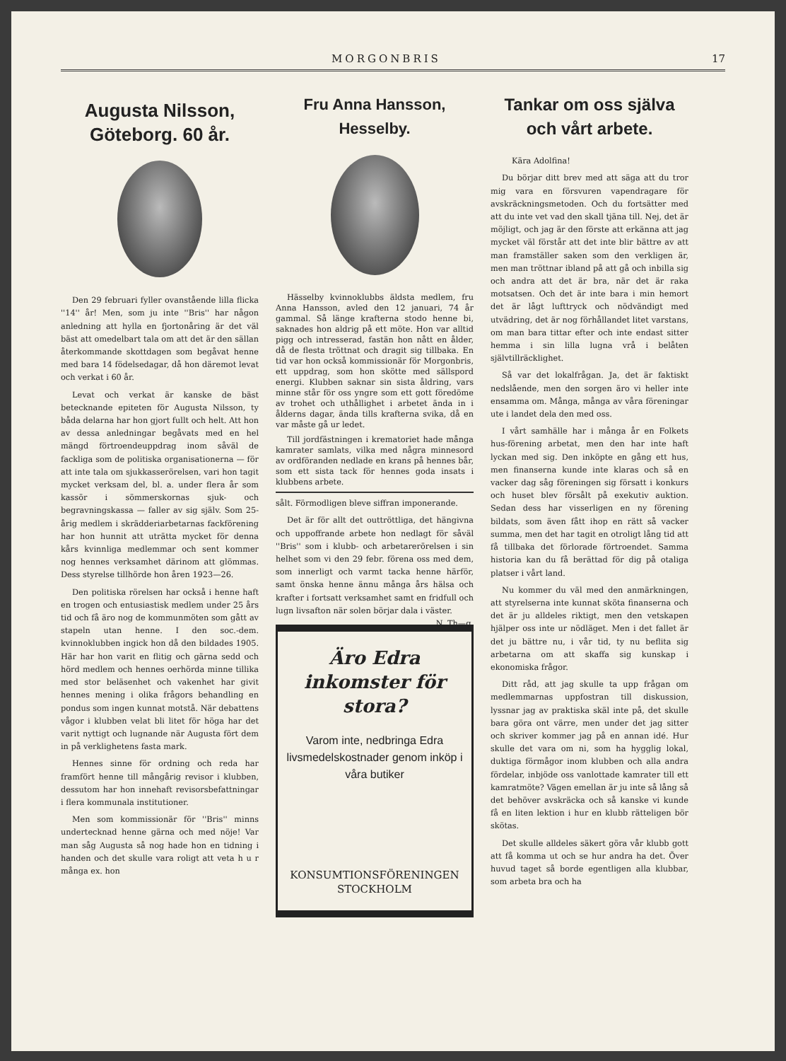MORGONBRIS 17
Augusta Nilsson, Göteborg. 60 år.
Den 29 februari fyller ovanstående lilla flicka ''14'' år! Men, som ju inte ''Bris'' har någon anledning att hylla en fjortonåring är det väl bäst att omedelbart tala om att det är den sällan återkommande skottdagen som begåvat henne med bara 14 födelsedagar, då hon däremot levat och verkat i 60 år.
Levat och verkat är kanske de bäst betecknande epiteten för Augusta Nilsson, ty båda delarna har hon gjort fullt och helt. Att hon av dessa anledningar begåvats med en hel mängd förtroendeuppdrag inom såväl de fackliga som de politiska organisationerna — för att inte tala om sjukkasserörelsen, vari hon tagit mycket verksam del, bl. a. under flera år som kassör i sömmerskornas sjuk- och begravningskassa — faller av sig själv. Som 25-årig medlem i skrädderiarbetarnas fackförening har hon hunnit att uträtta mycket för denna kårs kvinnliga medlemmar och sent kommer nog hennes verksamhet därinom att glömmas. Dess styrelse tillhörde hon åren 1923—26.
Den politiska rörelsen har också i henne haft en trogen och entusiastisk medlem under 25 års tid och få äro nog de kommunmöten som gått av stapeln utan henne. I den soc.-dem. kvinnoklubben ingick hon då den bildades 1905. Här har hon varit en flitig och gärna sedd och hörd medlem och hennes oerhörda minne tillika med stor beläsenhet och vakenhet har givit hennes mening i olika frågors behandling en pondus som ingen kunnat motstå. När debattens vågor i klubben velat bli litet för höga har det varit nyttigt och lugnande när Augusta fört dem in på verklighetens fasta mark.
Hennes sinne för ordning och reda har framfört henne till mångårig revisor i klubben, dessutom har hon innehaft revisorsbefattningar i flera kommunala institutioner.
Men som kommissionär för ''Bris'' minns undertecknad henne gärna och med nöje! Var man såg Augusta så nog hade hon en tidning i handen och det skulle vara roligt att veta h u r många ex. hon
Fru Anna Hansson, Hesselby.
Hässelby kvinnoklubbs äldsta medlem, fru Anna Hansson, avled den 12 januari, 74 år gammal. Så länge krafterna stodo henne bi, saknades hon aldrig på ett möte. Hon var alltid pigg och intresserad, fastän hon nått en ålder, då de flesta tröttnat och dragit sig tillbaka. En tid var hon också kommissionär för Morgonbris, ett uppdrag, som hon skötte med sällspord energi. Klubben saknar sin sista åldring, vars minne står för oss yngre som ett gott föredöme av trohet och uthållighet i arbetet ända in i ålderns dagar, ända tills krafterna svika, då en var måste gå ur ledet.
Till jordfästningen i krematoriet hade många kamrater samlats, vilka med några minnesord av ordföranden nedlade en krans på hennes bår, som ett sista tack för hennes goda insats i klubbens arbete.
sålt. Förmodligen bleve siffran imponerande.
Det är för allt det outtröttliga, det hängivna och uppoffrande arbete hon nedlagt för såväl ''Bris'' som i klubb- och arbetarerörelsen i sin helhet som vi den 29 febr. förena oss med dem, som innerligt och varmt tacka henne härför, samt önska henne ännu många års hälsa och krafter i fortsatt verksamhet samt en fridfull och lugn livsafton när solen börjar dala i väster. N. Th—g.
Äro Edra inkomster för stora?
Varom inte, nedbringa Edra livsmedelskostnader genom inköp i våra butiker
KONSUMTIONSFÖRENINGEN STOCKHOLM
Tankar om oss själva och vårt arbete.
Kära Adolfina!
Du börjar ditt brev med att säga att du tror mig vara en försvuren vapendragare för avskräckningsmetoden. Och du fortsätter med att du inte vet vad den skall tjäna till. Nej, det är möjligt, och jag är den förste att erkänna att jag mycket väl förstår att det inte blir bättre av att man framställer saken som den verkligen är, men man tröttnar ibland på att gå och inbilla sig och andra att det är bra, när det är raka motsatsen. Och det är inte bara i min hemort det är lågt lufttryck och nödvändigt med utvädring, det är nog förhållandet litet varstans, om man bara tittar efter och inte endast sitter hemma i sin lilla lugna vrå i belåten självtillräcklighet.
Så var det lokalfrågan. Ja, det är faktiskt nedslående, men den sorgen äro vi heller inte ensamma om. Många, många av våra föreningar ute i landet dela den med oss.
I vårt samhälle har i många år en Folkets hus-förening arbetat, men den har inte haft lyckan med sig. Den inköpte en gång ett hus, men finanserna kunde inte klaras och så en vacker dag såg föreningen sig försatt i konkurs och huset blev försålt på exekutiv auktion. Sedan dess har visserligen en ny förening bildats, som även fått ihop en rätt så vacker summa, men det har tagit en otroligt lång tid att få tillbaka det förlorade förtroendet. Samma historia kan du få berättad för dig på otaliga platser i vårt land.
Nu kommer du väl med den anmärkningen, att styrelserna inte kunnat sköta finanserna och det är ju alldeles riktigt, men den vetskapen hjälper oss inte ur nödläget. Men i det fallet är det ju bättre nu, i vår tid, ty nu beflita sig arbetarna om att skaffa sig kunskap i ekonomiska frågor.
Ditt råd, att jag skulle ta upp frågan om medlemmarnas uppfostran till diskussion, lyssnar jag av praktiska skäl inte på, det skulle bara göra ont värre, men under det jag sitter och skriver kommer jag på en annan idé. Hur skulle det vara om ni, som ha hygglig lokal, duktiga förmågor inom klubben och alla andra fördelar, inbjöde oss vanlottade kamrater till ett kamratmöte? Vägen emellan är ju inte så lång så det behöver avskräcka och så kanske vi kunde få en liten lektion i hur en klubb rätteligen bör skötas.
Det skulle alldeles säkert göra vår klubb gott att få komma ut och se hur andra ha det. Över huvud taget så borde egentligen alla klubbar, som arbeta bra och ha